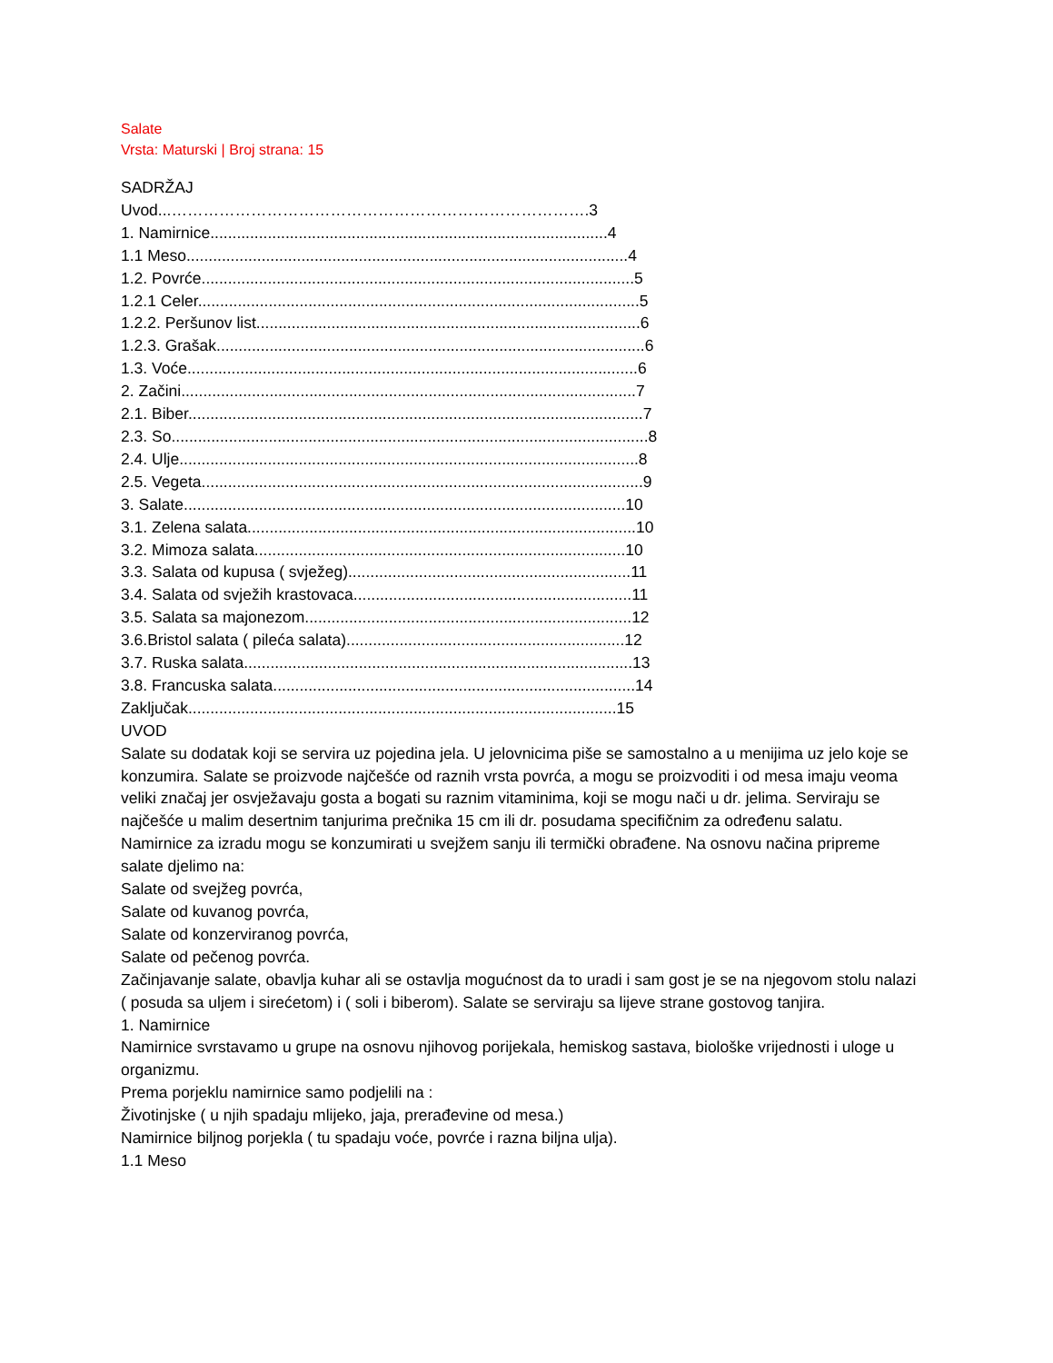Salate
Vrsta: Maturski | Broj strana: 15
SADRŽAJ
Uvod...…………………………………………………………………….3
1. Namirnice..........................................................................................4
1.1 Meso....................................................................................................4
1.2. Povrće..................................................................................................5
1.2.1 Celer....................................................................................................5
1.2.2. Peršunov list.......................................................................................6
1.2.3. Grašak.................................................................................................6
1.3. Voće......................................................................................................6
2. Začini.......................................................................................................7
2.1. Biber.......................................................................................................7
2.3. So............................................................................................................8
2.4. Ulje........................................................................................................8
2.5. Vegeta....................................................................................................9
3. Salate....................................................................................................10
3.1. Zelena salata........................................................................................10
3.2. Mimoza salata....................................................................................10
3.3. Salata od kupusa ( svježeg)................................................................11
3.4. Salata od svježih krastovaca...............................................................11
3.5. Salata sa majonezom..........................................................................12
3.6.Bristol salata ( pileća salata)...............................................................12
3.7. Ruska salata........................................................................................13
3.8. Francuska salata..................................................................................14
Zaključak.................................................................................................15
UVOD
Salate su dodatak koji se servira uz pojedina jela. U jelovnicima piše se samostalno a u menijima uz jelo koje se konzumira. Salate se proizvode najčešće od raznih vrsta povrća, a mogu se proizvoditi i od mesa imaju veoma veliki značaj jer osvježavaju gosta a bogati su raznim vitaminima, koji se mogu nači u dr. jelima. Serviraju se najčešće u malim desertnim tanjurima prečnika 15 cm ili dr. posudama specifičnim za određenu salatu.
Namirnice za izradu mogu se konzumirati u svejžem sanju ili termički obrađene. Na osnovu načina pripreme salate djelimo na:
Salate od svejžeg povrća,
Salate od kuvanog povrća,
Salate od konzerviranog povrća,
Salate od pečenog povrća.
Začinjavanje salate, obavlja kuhar ali se ostavlja mogućnost da to uradi i sam gost je se na njegovom stolu nalazi ( posuda sa uljem i sirećetom) i ( soli i biberom). Salate se serviraju sa lijeve strane gostovog tanjira.
1. Namirnice
Namirnice svrstavamo u grupe na osnovu njihovog porijekala, hemiskog sastava, biološke vrijednosti i uloge u organizmu.
Prema porjeklu namirnice samo podjelili na :
Životinjske ( u njih spadaju mlijeko, jaja, prerađevine od mesa.)
Namirnice biljnog porjekla ( tu spadaju voće, povrće i razna biljna ulja).
1.1 Meso